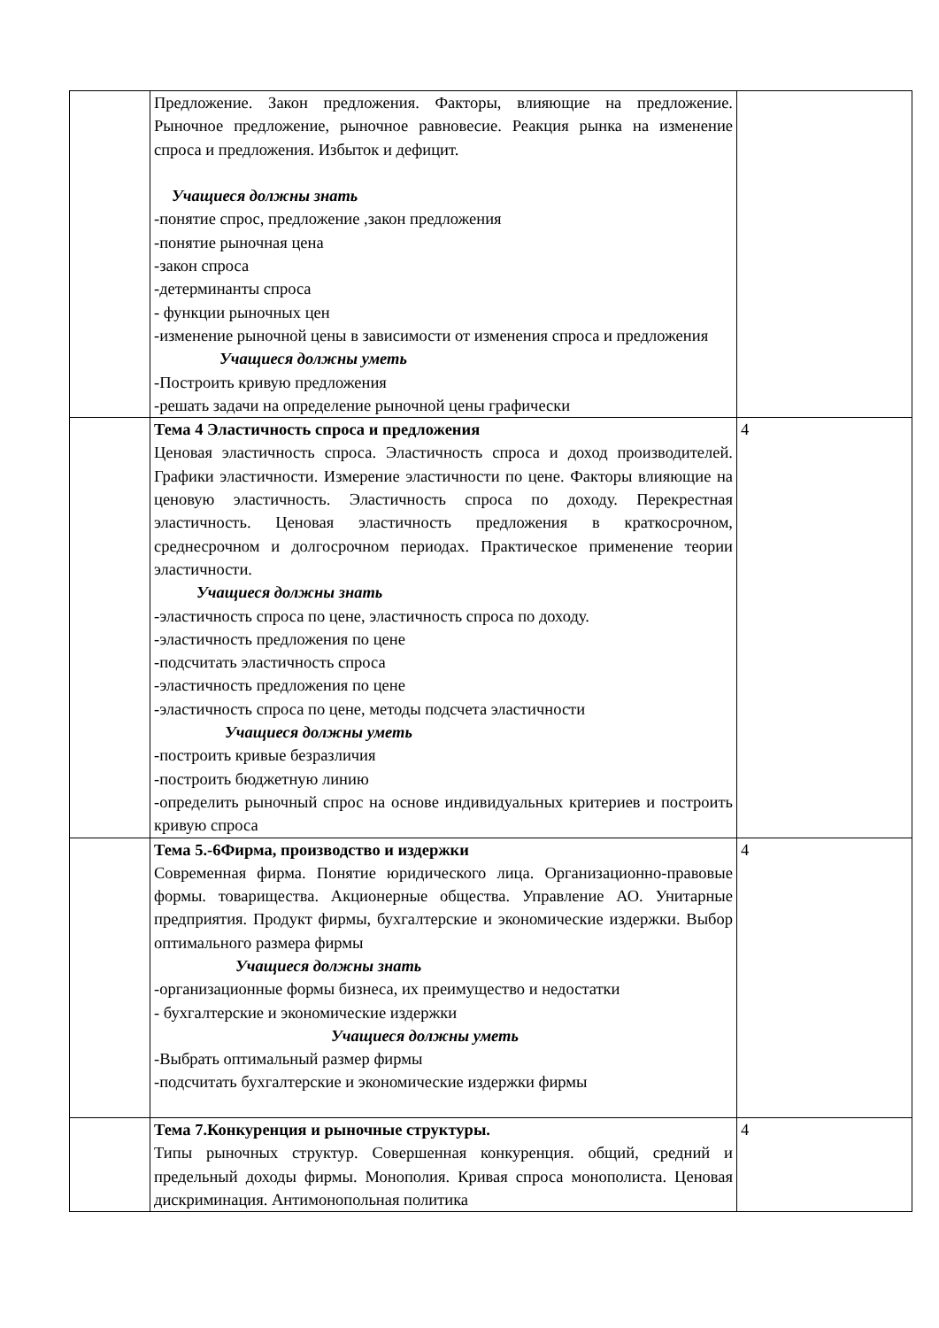| | Предложение. Закон предложения. Факторы, влияющие на предложение. Рыночное предложение, рыночное равновесие. Реакция рынка на изменение спроса и предложения. Избыток и дефицит. Учащиеся должны знать -понятие спрос, предложение ,закон предложения -понятие рыночная цена -закон спроса -детерминанты спроса - функции рыночных цен -изменение рыночной цены в зависимости от изменения спроса и предложения Учащиеся должны уметь -Построить кривую предложения -решать задачи на определение рыночной цены графически | |
| | Тема 4 Эластичность спроса и предложения Ценовая эластичность спроса. Эластичность спроса и доход производителей. Графики эластичности. Измерение эластичности по цене. Факторы влияющие на ценовую эластичность. Эластичность спроса по доходу. Перекрестная эластичность. Ценовая эластичность предложения в краткосрочном, среднесрочном и долгосрочном периодах. Практическое применение теории эластичности. Учащиеся должны знать -эластичность спроса по цене, эластичность спроса по доходу. -эластичность предложения по цене -подсчитать эластичность спроса -эластичность предложения по цене -эластичность спроса по цене, методы подсчета эластичности Учащиеся должны уметь -построить кривые безразличия -построить бюджетную линию -определить рыночный спрос на основе индивидуальных критериев и построить кривую спроса | 4 |
| | Тема 5.-6Фирма, производство и издержки Современная фирма. Понятие юридического лица. Организационно-правовые формы. товарищества. Акционерные общества. Управление АО. Унитарные предприятия. Продукт фирмы, бухгалтерские и экономические издержки. Выбор оптимального размера фирмы Учащиеся должны знать -организационные формы бизнеса, их преимущество и недостатки - бухгалтерские и экономические издержки Учащиеся должны уметь -Выбрать оптимальный размер фирмы -подсчитать бухгалтерские и экономические издержки фирмы | 4 |
| | Тема 7.Конкуренция и рыночные структуры. Типы рыночных структур. Совершенная конкуренция. общий, средний и предельный доходы фирмы. Монополия. Кривая спроса монополиста. Ценовая дискриминация. Антимонопольная политика | 4 |